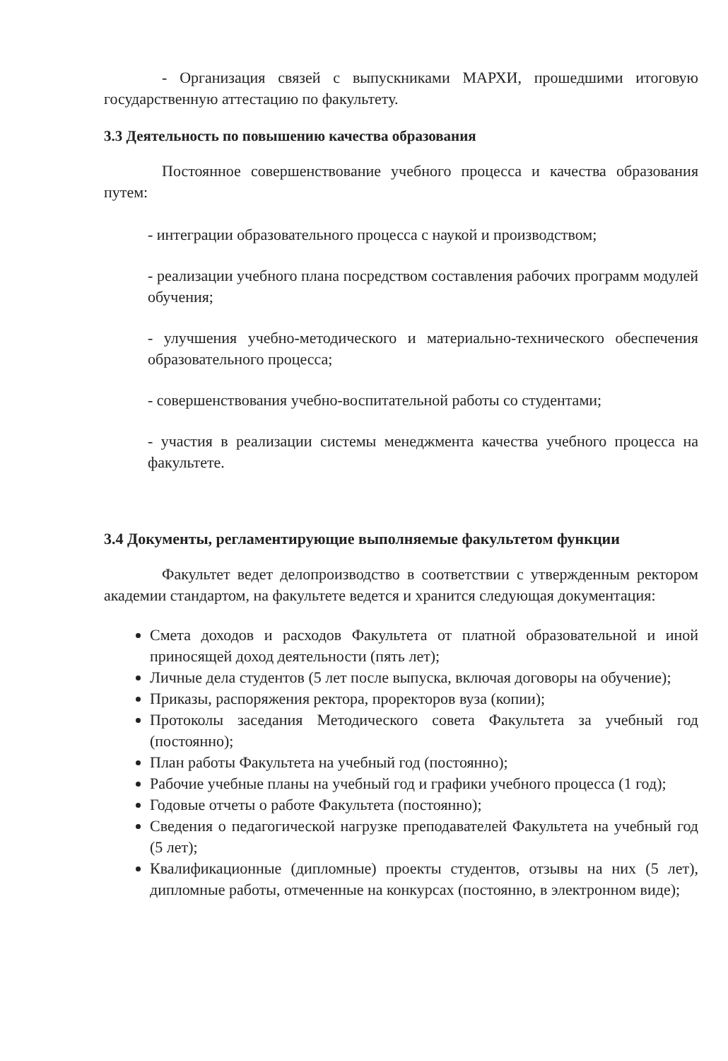- Организация связей с выпускниками МАРХИ, прошедшими итоговую государственную аттестацию по факультету.
3.3 Деятельность по повышению качества образования
Постоянное совершенствование учебного процесса и качества образования путем:
- интеграции образовательного процесса с наукой и производством;
- реализации учебного плана посредством составления рабочих программ модулей обучения;
- улучшения учебно-методического и материально-технического обеспечения образовательного процесса;
- совершенствования учебно-воспитательной работы со студентами;
- участия в реализации системы менеджмента качества учебного процесса на факультете.
3.4 Документы, регламентирующие выполняемые факультетом функции
Факультет ведет делопроизводство в соответствии с утвержденным ректором академии стандартом, на факультете ведется и хранится следующая документация:
Смета доходов и расходов Факультета от платной образовательной и иной приносящей доход деятельности (пять лет);
Личные дела студентов (5 лет после выпуска, включая договоры на обучение);
Приказы, распоряжения ректора, проректоров вуза (копии);
Протоколы заседания Методического совета Факультета за учебный год (постоянно);
План работы Факультета на учебный год (постоянно);
Рабочие учебные планы на учебный год и графики учебного процесса (1 год);
Годовые отчеты о работе Факультета (постоянно);
Сведения о педагогической нагрузке преподавателей Факультета на учебный год (5 лет);
Квалификационные (дипломные) проекты студентов, отзывы на них (5 лет), дипломные работы, отмеченные на конкурсах (постоянно, в электронном виде);